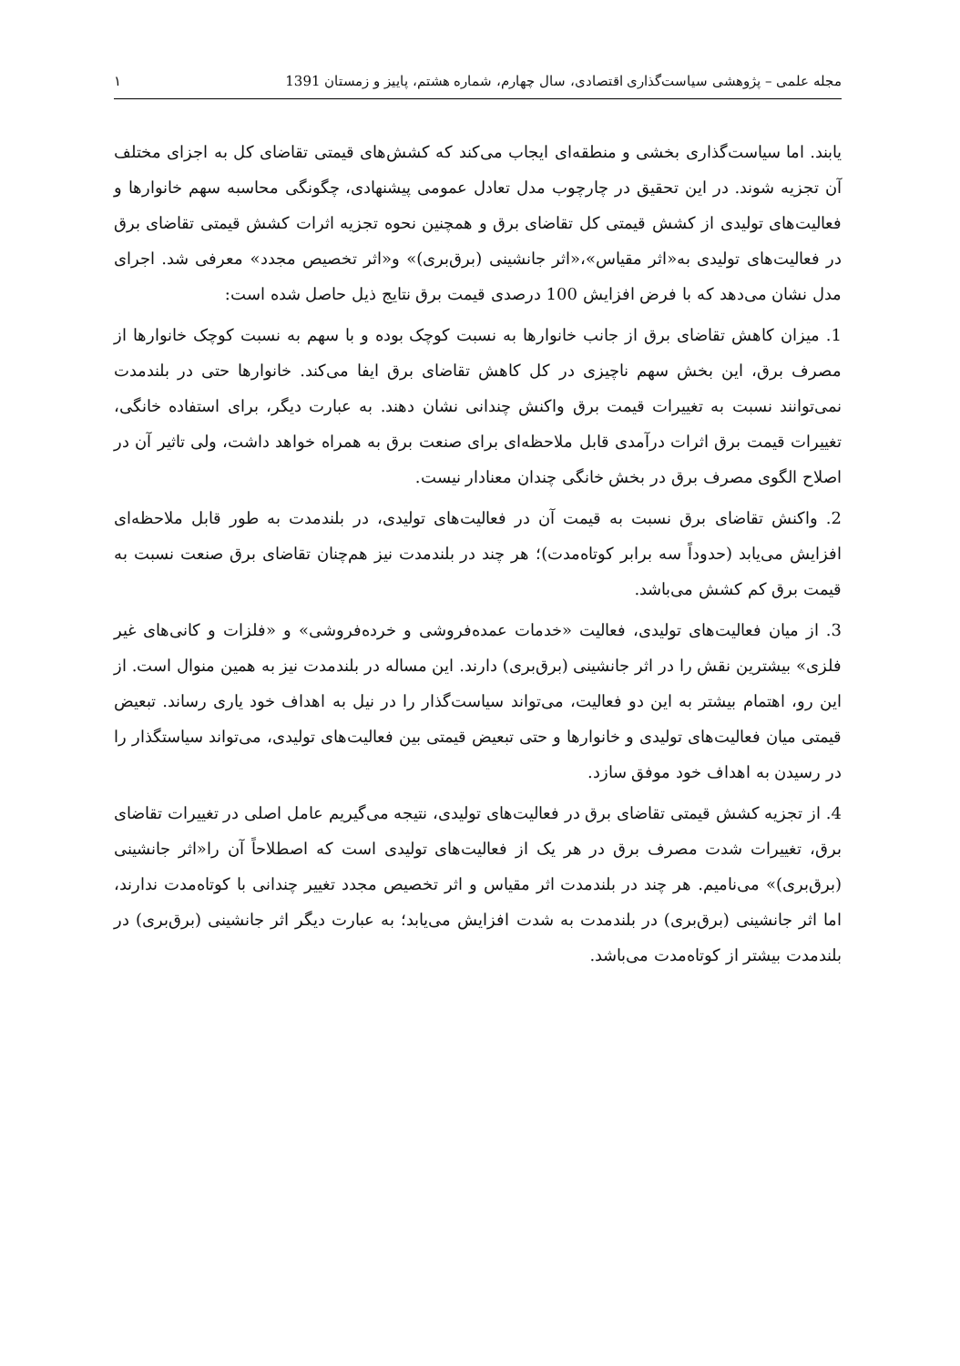مجله علمی – پژوهشی سیاست‌گذاری اقتصادی، سال چهارم، شماره هشتم، پاییز و زمستان 1391 ‌۱
یابند. اما سیاست‌گذاری بخشی و منطقه‌ای ایجاب می‌کند که کشش‌های قیمتی تقاضای کل به اجزای مختلف آن تجزیه شوند. در این تحقیق در چارچوب مدل تعادل عمومی پیشنهادی، چگونگی محاسبه سهم خانوارها و فعالیت‌های تولیدی از کشش قیمتی کل تقاضای برق و همچنین نحوه تجزیه اثرات کشش قیمتی تقاضای برق در فعالیت‌های تولیدی به«اثر مقیاس»،«اثر جانشینی (برق‌بری)» و«اثر تخصیص مجدد» معرفی شد. اجرای مدل نشان می‌دهد که با فرض افزایش 100 درصدی قیمت برق نتایج ذیل حاصل شده است:
1. میزان کاهش تقاضای برق از جانب خانوارها به نسبت کوچک بوده و با سهم به نسبت کوچک خانوارها از مصرف برق، این بخش سهم ناچیزی در کل کاهش تقاضای برق ایفا می‌کند. خانوارها حتی در بلندمدت نمی‌توانند نسبت به تغییرات قیمت برق واکنش چندانی نشان دهند. به عبارت دیگر، برای استفاده خانگی، تغییرات قیمت برق اثرات درآمدی قابل ملاحظه‌ای برای صنعت برق به همراه خواهد داشت، ولی تاثیر آن در اصلاح الگوی مصرف برق در بخش خانگی چندان معنادار نیست.
2. واکنش تقاضای برق نسبت به قیمت آن در فعالیت‌های تولیدی، در بلندمدت به طور قابل ملاحظه‌ای افزایش می‌یابد (حدوداً سه برابر کوتاه‌مدت)؛ هر چند در بلندمدت نیز هم‌چنان تقاضای برق صنعت نسبت به قیمت برق کم کشش می‌باشد.
3. از میان فعالیت‌های تولیدی، فعالیت «خدمات عمده‌فروشی و خرده‌فروشی» و «فلزات و کانی‌های غیر فلزی» بیشترین نقش را در اثر جانشینی (برق‌بری) دارند. این مساله در بلندمدت نیز به همین منوال است. از این رو، اهتمام بیشتر به این دو فعالیت، می‌تواند سیاست‌گذار را در نیل به اهداف خود یاری رساند. تبعیض قیمتی میان فعالیت‌های تولیدی و خانوارها و حتی تبعیض قیمتی بین فعالیت‌های تولیدی، می‌تواند سیاستگذار را در رسیدن به اهداف خود موفق سازد.
4. از تجزیه کشش قیمتی تقاضای برق در فعالیت‌های تولیدی، نتیجه می‌گیریم عامل اصلی در تغییرات تقاضای برق، تغییرات شدت مصرف برق در هر یک از فعالیت‌های تولیدی است که اصطلاحاً آن را«اثر جانشینی (برق‌بری)» می‌نامیم. هر چند در بلندمدت اثر مقیاس و اثر تخصیص مجدد تغییر چندانی با کوتاه‌مدت ندارند، اما اثر جانشینی (برق‌بری) در بلندمدت به شدت افزایش می‌یابد؛ به عبارت دیگر اثر جانشینی (برق‌بری) در بلندمدت بیشتر از کوتاه‌مدت می‌باشد.